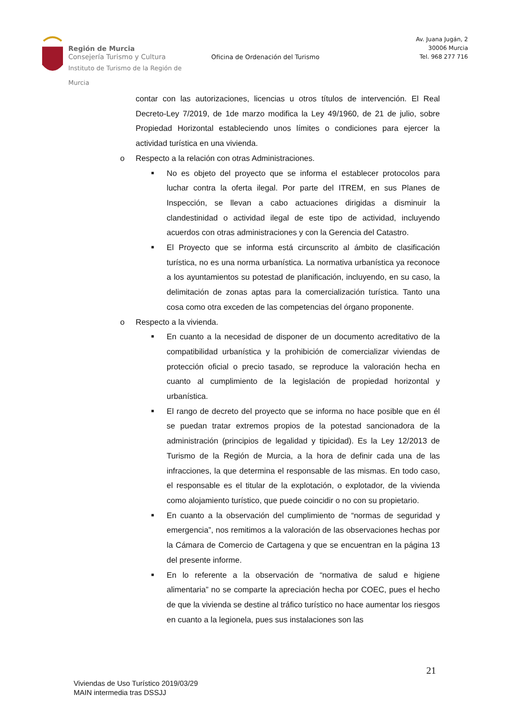Región de Murcia
Consejería Turismo y Cultura
Instituto de Turismo de la Región de Murcia
Oficina de Ordenación del Turismo
Av. Juana Jugán, 2
30006 Murcia
Tel. 968 277 716
contar con las autorizaciones, licencias u otros títulos de intervención. El Real Decreto-Ley 7/2019, de 1de marzo modifica la Ley 49/1960, de 21 de julio, sobre Propiedad Horizontal estableciendo unos límites o condiciones para ejercer la actividad turística en una vivienda.
o Respecto a la relación con otras Administraciones.
■ No es objeto del proyecto que se informa el establecer protocolos para luchar contra la oferta ilegal. Por parte del ITREM, en sus Planes de Inspección, se llevan a cabo actuaciones dirigidas a disminuir la clandestinidad o actividad ilegal de este tipo de actividad, incluyendo acuerdos con otras administraciones y con la Gerencia del Catastro.
■ El Proyecto que se informa está circunscrito al ámbito de clasificación turística, no es una norma urbanística. La normativa urbanística ya reconoce a los ayuntamientos su potestad de planificación, incluyendo, en su caso, la delimitación de zonas aptas para la comercialización turística. Tanto una cosa como otra exceden de las competencias del órgano proponente.
o Respecto a la vivienda.
■ En cuanto a la necesidad de disponer de un documento acreditativo de la compatibilidad urbanística y la prohibición de comercializar viviendas de protección oficial o precio tasado, se reproduce la valoración hecha en cuanto al cumplimiento de la legislación de propiedad horizontal y urbanística.
■ El rango de decreto del proyecto que se informa no hace posible que en él se puedan tratar extremos propios de la potestad sancionadora de la administración (principios de legalidad y tipicidad). Es la Ley 12/2013 de Turismo de la Región de Murcia, a la hora de definir cada una de las infracciones, la que determina el responsable de las mismas. En todo caso, el responsable es el titular de la explotación, o explotador, de la vivienda como alojamiento turístico, que puede coincidir o no con su propietario.
■ En cuanto a la observación del cumplimiento de “normas de seguridad y emergencia”, nos remitimos a la valoración de las observaciones hechas por la Cámara de Comercio de Cartagena y que se encuentran en la página 13 del presente informe.
■ En lo referente a la observación de “normativa de salud e higiene alimentaria” no se comparte la apreciación hecha por COEC, pues el hecho de que la vivienda se destine al tráfico turístico no hace aumentar los riesgos en cuanto a la legionela, pues sus instalaciones son las
21
Viviendas de Uso Turístico 2019/03/29
MAIN intermedia tras DSSJJ